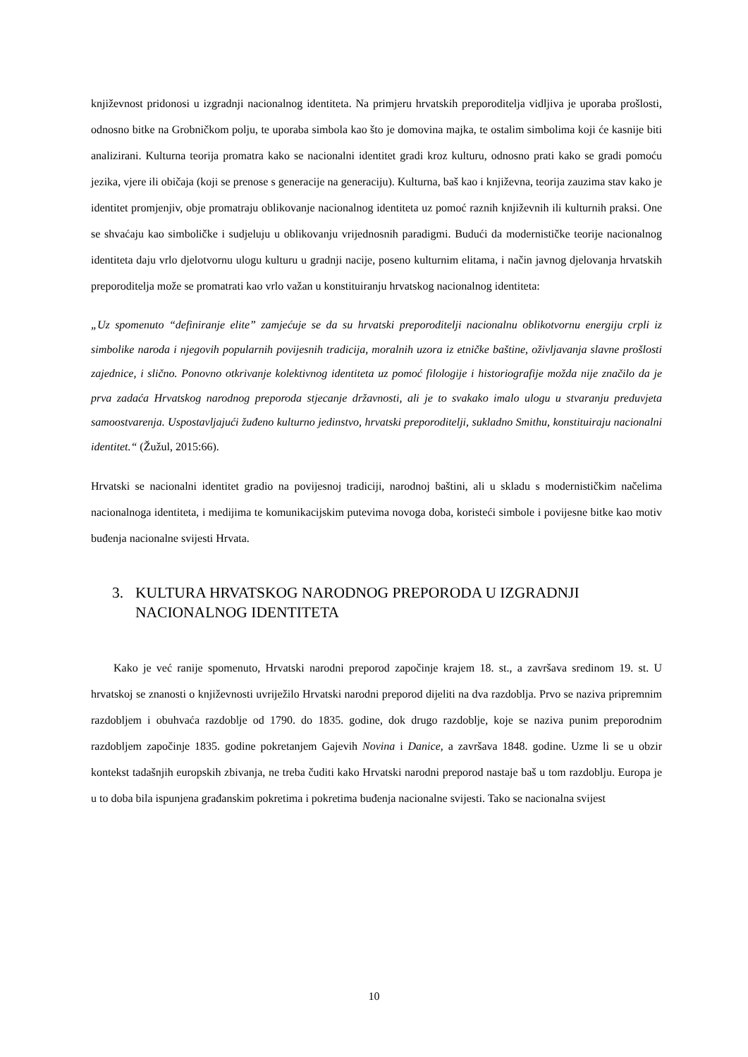književnost pridonosi u izgradnji nacionalnog identiteta. Na primjeru hrvatskih preporoditelja vidljiva je uporaba prošlosti, odnosno bitke na Grobničkom polju, te uporaba simbola kao što je domovina majka, te ostalim simbolima koji će kasnije biti analizirani. Kulturna teorija promatra kako se nacionalni identitet gradi kroz kulturu, odnosno prati kako se gradi pomoću jezika, vjere ili običaja (koji se prenose s generacije na generaciju). Kulturna, baš kao i književna, teorija zauzima stav kako je identitet promjenjiv, obje promatraju oblikovanje nacionalnog identiteta uz pomoć raznih književnih ili kulturnih praksi. One se shvaćaju kao simboličke i sudjeluju u oblikovanju vrijednosnih paradigmi. Budući da modernističke teorije nacionalnog identiteta daju vrlo djelotvornu ulogu kulturu u gradnji nacije, poseno kulturnim elitama, i način javnog djelovanja hrvatskih preporoditelja može se promatrati kao vrlo važan u konstituiranju hrvatskog nacionalnog identiteta:
„Uz spomenuto “definiranje elite” zamjećuje se da su hrvatski preporoditelji nacionalnu oblikotvornu energiju crpli iz simbolike naroda i njegovih popularnih povijesnih tradicija, moralnih uzora iz etničke baštine, oživljavanja slavne prošlosti zajednice, i slično. Ponovno otkrivanje kolektivnog identiteta uz pomoć filologije i historiografije možda nije značilo da je prva zadaća Hrvatskog narodnog preporoda stjecanje državnosti, ali je to svakako imalo ulogu u stvaranju preduvjeta samoostvarenja. Uspostavljajući žuđeno kulturno jedinstvo, hrvatski preporoditelji, sukladno Smithu, konstituiraju nacionalni identitet.“ (Žužul, 2015:66).
Hrvatski se nacionalni identitet gradio na povijesnoj tradiciji, narodnoj baštini, ali u skladu s modernističkim načelima nacionalnoga identiteta, i medijima te komunikacijskim putevima novoga doba, koristeći simbole i povijesne bitke kao motiv buđenja nacionalne svijesti Hrvata.
3. KULTURA HRVATSKOG NARODNOG PREPORODA U IZGRADNJI NACIONALNOG IDENTITETA
Kako je već ranije spomenuto, Hrvatski narodni preporod započinje krajem 18. st., a završava sredinom 19. st. U hrvatskoj se znanosti o književnosti uvriježilo Hrvatski narodni preporod dijeliti na dva razdoblja. Prvo se naziva pripremnim razdobljem i obuhvaća razdoblje od 1790. do 1835. godine, dok drugo razdoblje, koje se naziva punim preporodnim razdobljem započinje 1835. godine pokretanjem Gajevih Novina i Danice, a završava 1848. godine. Uzme li se u obzir kontekst tadašnjih europskih zbivanja, ne treba čuditi kako Hrvatski narodni preporod nastaje baš u tom razdoblju. Europa je u to doba bila ispunjena građanskim pokretima i pokretima buđenja nacionalne svijesti. Tako se nacionalna svijest
10